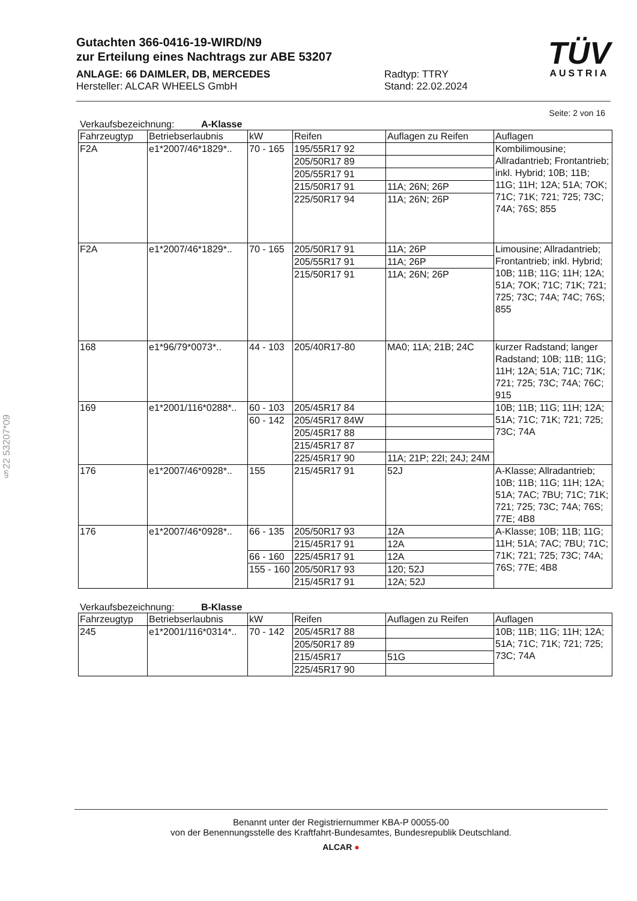Gutachten 366-0416-19-WIRD/N9
zur Erteilung eines Nachtrags zur ABE 53207
ANLAGE: 66 DAIMLER, DB, MERCEDES
Hersteller: ALCAR WHEELS GmbH
Radtyp: TTRY
Stand: 22.02.2024
TÜV
AUSTRIA
§22 53207*09
Seite: 2 von 16
Verkaufsbezeichnung: A-Klasse
| Fahrzeugtyp | Betriebserlaubnis | kW | Reifen | Auflagen zu Reifen | Auflagen |
| --- | --- | --- | --- | --- | --- |
| F2A | e1*2007/46*1829*.. | 70 - 165 | 195/55R17 92 | | Kombilimousine; Allradantrieb; Frontantrieb; inkl. Hybrid; 10B; 11B; 11G; 11H; 12A; 51A; 7OK; 71C; 71K; 721; 725; 73C; 74A; 76S; 855 |
| | | | 205/50R17 89 | | |
| | | | 205/55R17 91 | | |
| | | | 215/50R17 91 | 11A; 26N; 26P | |
| | | | 225/50R17 94 | 11A; 26N; 26P | |
| F2A | e1*2007/46*1829*.. | 70 - 165 | 205/50R17 91 | 11A; 26P | Limousine; Allradantrieb; Frontantrieb; inkl. Hybrid; 10B; 11B; 11G; 11H; 12A; 51A; 7OK; 71C; 71K; 721; 725; 73C; 74A; 74C; 76S; 855 |
| | | | 205/55R17 91 | 11A; 26P | |
| | | | 215/50R17 91 | 11A; 26N; 26P | |
| 168 | e1*96/79*0073*.. | 44 - 103 | 205/40R17-80 | MA0; 11A; 21B; 24C | kurzer Radstand; langer Radstand; 10B; 11B; 11G; 11H; 12A; 51A; 71C; 71K; 721; 725; 73C; 74A; 76C; 915 |
| 169 | e1*2001/116*0288*.. | 60 - 103 | 205/45R17 84 | | 10B; 11B; 11G; 11H; 12A; 51A; 71C; 71K; 721; 725; 73C; 74A |
| | | 60 - 142 | 205/45R17 84W | | |
| | | | 205/45R17 88 | | |
| | | | 215/45R17 87 | | |
| | | | 225/45R17 90 | 11A; 21P; 22I; 24J; 24M | |
| 176 | e1*2007/46*0928*.. | 155 | 215/45R17 91 | 52J | A-Klasse; Allradantrieb; 10B; 11B; 11G; 11H; 12A; 51A; 7AC; 7BU; 71C; 71K; 721; 725; 73C; 74A; 76S; 77E; 4B8 |
| 176 | e1*2007/46*0928*.. | 66 - 135 | 205/50R17 93 | 12A | A-Klasse; 10B; 11B; 11G; 11H; 51A; 7AC; 7BU; 71C; 71K; 721; 725; 73C; 74A; 76S; 77E; 4B8 |
| | | | 215/45R17 91 | 12A | |
| | | 66 - 160 | 225/45R17 91 | 12A | |
| | | 155 - 160 | 205/50R17 93 | 120; 52J | |
| | | | 215/45R17 91 | 12A; 52J | |
Verkaufsbezeichnung: B-Klasse
| Fahrzeugtyp | Betriebserlaubnis | kW | Reifen | Auflagen zu Reifen | Auflagen |
| --- | --- | --- | --- | --- | --- |
| 245 | e1*2001/116*0314*.. | 70 - 142 | 205/45R17 88 | | 10B; 11B; 11G; 11H; 12A; 51A; 71C; 71K; 721; 725; 73C; 74A |
| | | | 205/50R17 89 | | |
| | | | 215/45R17 | 51G | |
| | | | 225/45R17 90 | | |
Benannt unter der Registriernummer KBA-P 00055-00
von der Benennungsstelle des Kraftfahrt-Bundesamtes, Bundesrepublik Deutschland.
ALCAR ●